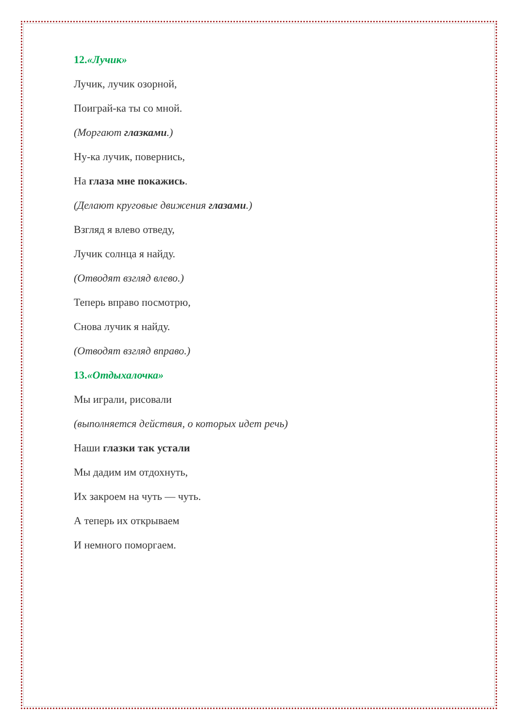12.«Лучик»
Лучик, лучик озорной,
Поиграй-ка ты со мной.
(Моргают глазками.)
Ну-ка лучик, повернись,
На глаза мне покажись.
(Делают круговые движения глазами.)
Взгляд я влево отведу,
Лучик солнца я найду.
(Отводят взгляд влево.)
Теперь вправо посмотрю,
Снова лучик я найду.
(Отводят взгляд вправо.)
13.«Отдыхалочка»
Мы играли, рисовали
(выполняется действия, о которых идет речь)
Наши глазки так устали
Мы дадим им отдохнуть,
Их закроем на чуть — чуть.
А теперь их открываем
И немного поморгаем.